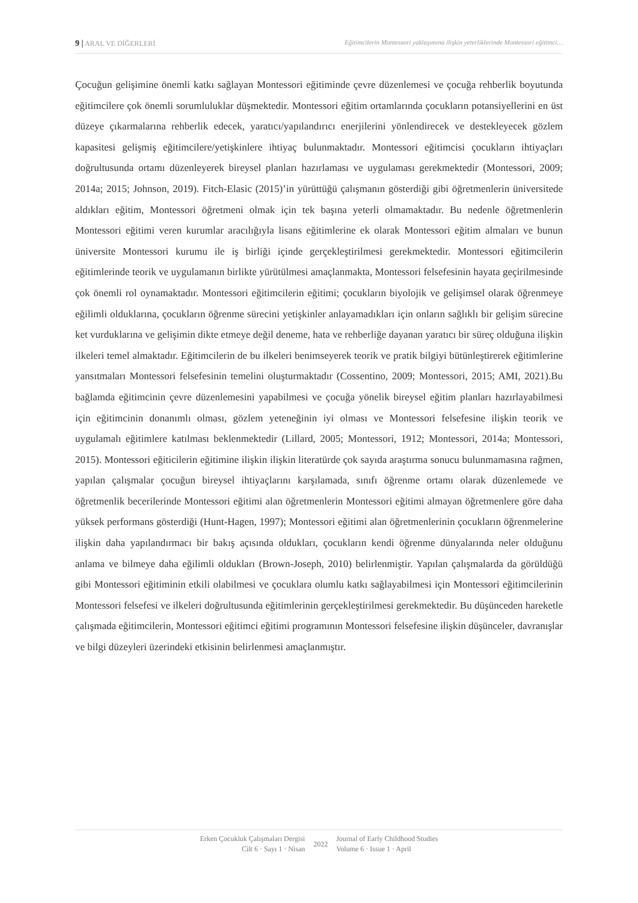9 | ARAL VE DİĞERLERİ Eğitimcilerin Montessori yaklaşımına ilişkin yeterliklerinde Montessori eğitimci…
Çocuğun gelişimine önemli katkı sağlayan Montessori eğitiminde çevre düzenlemesi ve çocuğa rehberlik boyutunda eğitimcilere çok önemli sorumluluklar düşmektedir. Montessori eğitim ortamlarında çocukların potansiyellerini en üst düzeye çıkarmalarına rehberlik edecek, yaratıcı/yapılandırıcı enerjilerini yönlendirecek ve destekleyecek gözlem kapasitesi gelişmiş eğitimcilere/yetişkinlere ihtiyaç bulunmaktadır. Montessori eğitimcisi çocukların ihtiyaçları doğrultusunda ortamı düzenleyerek bireysel planları hazırlaması ve uygulaması gerekmektedir (Montessori, 2009; 2014a; 2015; Johnson, 2019). Fitch-Elasic (2015)’in yürüttüğü çalışmanın gösterdiği gibi öğretmenlerin üniversitede aldıkları eğitim, Montessori öğretmeni olmak için tek başına yeterli olmamaktadır. Bu nedenle öğretmenlerin Montessori eğitimi veren kurumlar aracılığıyla lisans eğitimlerine ek olarak Montessori eğitim almaları ve bunun üniversite Montessori kurumu ile iş birliği içinde gerçekleştirilmesi gerekmektedir. Montessori eğitimcilerin eğitimlerinde teorik ve uygulamanın birlikte yürütülmesi amaçlanmakta, Montessori felsefesinin hayata geçirilmesinde çok önemli rol oynamaktadır. Montessori eğitimcilerin eğitimi; çocukların biyolojik ve gelişimsel olarak öğrenmeye eğilimli olduklarına, çocukların öğrenme sürecini yetişkinler anlayamadıkları için onların sağlıklı bir gelişim sürecine ket vurduklarına ve gelişimin dikte etmeye değil deneme, hata ve rehberliğe dayanan yaratıcı bir süreç olduğuna ilişkin ilkeleri temel almaktadır. Eğitimcilerin de bu ilkeleri benimseyerek teorik ve pratik bilgiyi bütünleştirerek eğitimlerine yansıtmaları Montessori felsefesinin temelini oluşturmaktadır (Cossentino, 2009; Montessori, 2015; AMI, 2021).Bu bağlamda eğitimcinin çevre düzenlemesini yapabilmesi ve çocuğa yönelik bireysel eğitim planları hazırlayabilmesi için eğitimcinin donanımlı olması, gözlem yeteneğinin iyi olması ve Montessori felsefesine ilişkin teorik ve uygulamalı eğitimlere katılması beklenmektedir (Lillard, 2005; Montessori, 1912; Montessori, 2014a; Montessori, 2015). Montessori eğiticilerin eğitimine ilişkin ilişkin literatürde çok sayıda araştırma sonucu bulunmamasına rağmen, yapılan çalışmalar çocuğun bireysel ihtiyaçlarını karşılamada, sınıfı öğrenme ortamı olarak düzenlemede ve öğretmenlik becerilerinde Montessori eğitimi alan öğretmenlerin Montessori eğitimi almayan öğretmenlere göre daha yüksek performans gösterdiği (Hunt-Hagen, 1997); Montessori eğitimi alan öğretmenlerinin çocukların öğrenmelerine ilişkin daha yapılandırmacı bir bakış açısında oldukları, çocukların kendi öğrenme dünyalarında neler olduğunu anlama ve bilmeye daha eğilimli oldukları (Brown-Joseph, 2010) belirlenmiştir. Yapılan çalışmalarda da görüldüğü gibi Montessori eğitiminin etkili olabilmesi ve çocuklara olumlu katkı sağlayabilmesi için Montessori eğitimcilerinin Montessori felsefesi ve ilkeleri doğrultusunda eğitimlerinin gerçekleştirilmesi gerekmektedir. Bu düşünceden hareketle çalışmada eğitimcilerin, Montessori eğitimci eğitimi programının Montessori felsefesine ilişkin düşünceler, davranışlar ve bilgi düzeyleri üzerindeki etkisinin belirlenmesi amaçlanmıştır.
Erken Çocukluk Çalışmaları Dergisi
Cilt 6 · Sayı 1 · Nisan
2022 Journal of Early Childhood Studies
Volume 6 · Issue 1 · April